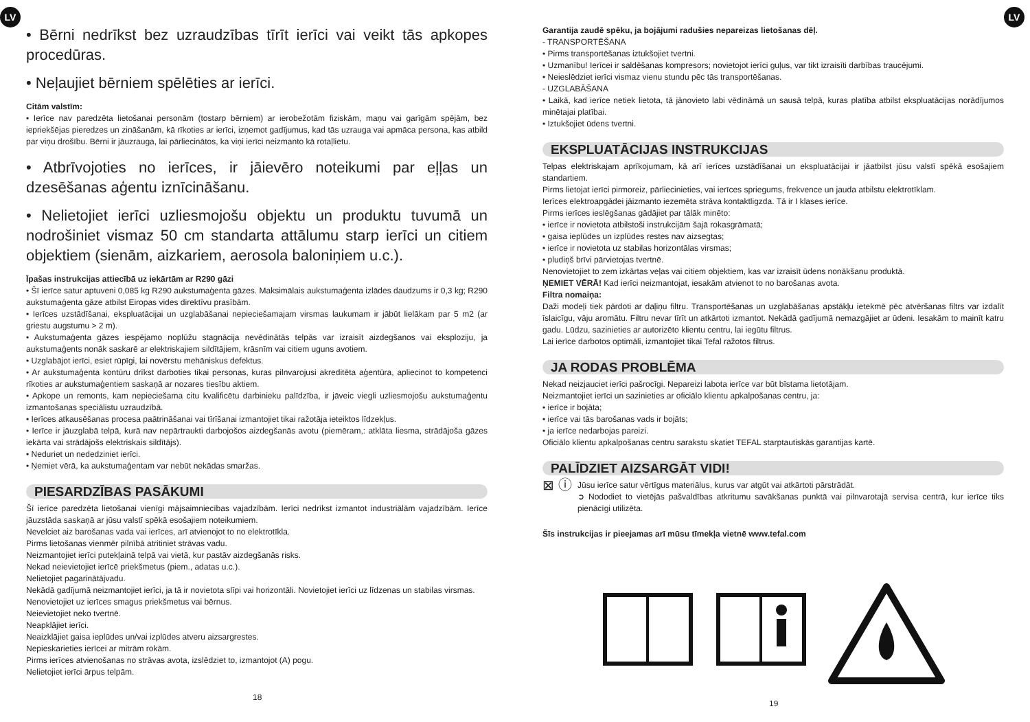LV LV
• Bērni nedrīkst bez uzraudzības tīrīt ierīci vai veikt tās apkopes procedūras.
• Neļaujiet bērniem spēlēties ar ierīci.
Citām valstīm:
• Ierīce nav paredzēta lietošanai personām (tostarp bērniem) ar ierobežotām fiziskām, maņu vai garīgām spējām, bez iepriekšējas pieredzes un zināšanām, kā rīkoties ar ierīci, izņemot gadījumus, kad tās uzrauga vai apmāca persona, kas atbild par viņu drošību. Bērni ir jāuzrauga, lai pārliecinātos, ka viņi ierīci neizmanto kā rotaļlietu.
• Atbrīvojoties no ierīces, ir jāievēro noteikumi par eļļas un dzesēšanas aģentu iznīcināšanu.
• Nelietojiet ierīci uzliesmojošu objektu un produktu tuvumā un nodrošiniet vismaz 50 cm standarta attālumu starp ierīci un citiem objektiem (sienām, aizkariem, aerosola baloniņiem u.c.).
Īpašas instrukcijas attiecībā uz iekārtām ar R290 gāzi
• Šī ierīce satur aptuveni 0,085 kg R290 aukstumaģenta gāzes. Maksimālais aukstumaģenta izlādes daudzums ir 0,3 kg; R290 aukstumaģenta gāze atbilst Eiropas vides direktīvu prasībām.
• Ierīces uzstādīšanai, ekspluatācijai un uzglabāšanai nepieciešamajam virsmas laukumam ir jābūt lielākam par 5 m2 (ar griestu augstumu > 2 m).
• Aukstumaģenta gāzes iespējamo noplūžu stagnācija nevēdinātās telpās var izraisīt aizdegšanos vai eksploziju, ja aukstumaģents nonāk saskarē ar elektriskajiem sildītājiem, krāsnīm vai citiem uguns avotiem.
• Uzglabājot ierīci, esiet rūpīgi, lai novērstu mehāniskus defektus.
• Ar aukstumaģenta kontūru drīkst darboties tikai personas, kuras pilnvarojusi akreditēta aģentūra, apliecinot to kompetenci rīkoties ar aukstumaģentiem saskaņā ar nozares tiesību aktiem.
• Apkope un remonts, kam nepieciešama citu kvalificētu darbinieku palīdzība, ir jāveic viegli uzliesmojošu aukstumaģentu izmantošanas speciālistu uzraudzībā.
• Ierīces atkausēšanas procesa paātrināšanai vai tīrīšanai izmantojiet tikai ražotāja ieteiktos līdzekļus.
• Ierīce ir jāuzglabā telpā, kurā nav nepārtraukti darbojošos aizdegšanās avotu (piemēram,: atklāta liesma, strādājoša gāzes iekārta vai strādājošs elektriskais sildītājs).
• Neduriet un nededziniet ierīci.
• Ņemiet vērā, ka aukstumaģentam var nebūt nekādas smaržas.
PIESARDZĪBAS PASĀKUMI
Šī ierīce paredzēta lietošanai vienīgi mājsaimniecības vajadzībām. Ierīci nedrīkst izmantot industriālām vajadzībām. Ierīce jāuzstāda saskaņā ar jūsu valstī spēkā esošajiem noteikumiem.
Nevelciet aiz barošanas vada vai ierīces, arī atvienojot to no elektrotīkla.
Pirms lietošanas vienmēr pilnībā atritiniet strāvas vadu.
Neizmantojiet ierīci putekļainā telpā vai vietā, kur pastāv aizdegšanās risks.
Nekad neievietojiet ierīcē priekšmetus (piem., adatas u.c.).
Nelietojiet pagarinātājvadu.
Nekādā gadījumā neizmantojiet ierīci, ja tā ir novietota slīpi vai horizontāli. Novietojiet ierīci uz līdzenas un stabilas virsmas.
Nenovietojiet uz ierīces smagus priekšmetus vai bērnus.
Neievietojiet neko tvertnē.
Neapklājiet ierīci.
Neaizklājiet gaisa ieplūdes un/vai izplūdes atveru aizsargrestes.
Nepieskarieties ierīcei ar mitrām rokām.
Pirms ierīces atvienošanas no strāvas avota, izslēdziet to, izmantojot (A) pogu.
Nelietojiet ierīci ārpus telpām.
18
Garantija zaudē spēku, ja bojājumi radušies nepareizas lietošanas dēļ.
- TRANSPORTĒŠANA
• Pirms transportēšanas iztukšojiet tvertni.
• Uzmanību! Ierīcei ir saldēšanas kompresors; novietojot ierīci guļus, var tikt izraisīti darbības traucējumi.
• Neieslēdziet ierīci vismaz vienu stundu pēc tās transportēšanas.
- UZGLABĀŠANA
• Laikā, kad ierīce netiek lietota, tā jānovieto labi vēdināmā un sausā telpā, kuras platība atbilst ekspluatācijas norādījumos minētajai platībai.
• Iztukšojiet ūdens tvertni.
EKSPLUATĀCIJAS INSTRUKCIJAS
Telpas elektriskajam aprīkojumam, kā arī ierīces uzstādīšanai un ekspluatācijai ir jāatbilst jūsu valstī spēkā esošajiem standartiem.
Pirms lietojat ierīci pirmoreiz, pārliecinieties, vai ierīces spriegums, frekvence un jauda atbilstu elektrotīklam.
Ierīces elektroapgādei jāizmanto iezemēta strāva kontaktligzda. Tā ir I klases ierīce.
Pirms ierīces ieslēgšanas gādājiet par tālāk minēto:
• ierīce ir novietota atbilstoši instrukcijām šajā rokasgrāmatā;
• gaisa ieplūdes un izplūdes restes nav aizsegtas;
• ierīce ir novietota uz stabilas horizontālas virsmas;
• pludiņš brīvi pārvietojas tvertnē.
Nenovietojiet to zem izkārtas veļas vai citiem objektiem, kas var izraisīt ūdens nonākšanu produktā.
ŅEMIET VĒRĀ! Kad ierīci neizmantojat, iesakām atvienot to no barošanas avota.
Filtra nomaiņa:
Daži modeļi tiek pārdoti ar daļiņu filtru. Transportēšanas un uzglabāšanas apstākļu ietekmē pēc atvēršanas filtrs var izdalīt īslaicīgu, vāju aromātu. Filtru nevar tīrīt un atkārtoti izmantot. Nekādā gadījumā nemazgājiet ar ūdeni. Iesakām to mainīt katru gadu. Lūdzu, sazinieties ar autorizēto klientu centru, lai iegūtu filtrus.
Lai ierīce darbotos optimāli, izmantojiet tikai Tefal ražotos filtrus.
JA RODAS PROBLĒMA
Nekad neizjauciet ierīci pašrocīgi. Nepareizi labota ierīce var būt bīstama lietotājam.
Neizmantojiet ierīci un sazinieties ar oficiālo klientu apkalpošanas centru, ja:
• ierīce ir bojāta;
• ierīce vai tās barošanas vads ir bojāts;
• ja ierīce nedarbojas pareizi.
Oficiālo klientu apkalpošanas centru sarakstu skatiet TEFAL starptautiskās garantijas kartē.
PALĪDZIET AIZSARGĀT VIDI!
⊠ ⓘ
Jūsu ierīce satur vērtīgus materiālus, kurus var atgūt vai atkārtoti pārstrādāt.
➲ Nododiet to vietējās pašvaldības atkritumu savākšanas punktā vai pilnvarotajā servisa centrā, kur ierīce tiks pienācīgi utilizēta.
Šīs instrukcijas ir pieejamas arī mūsu tīmekļa vietnē www.tefal.com
19